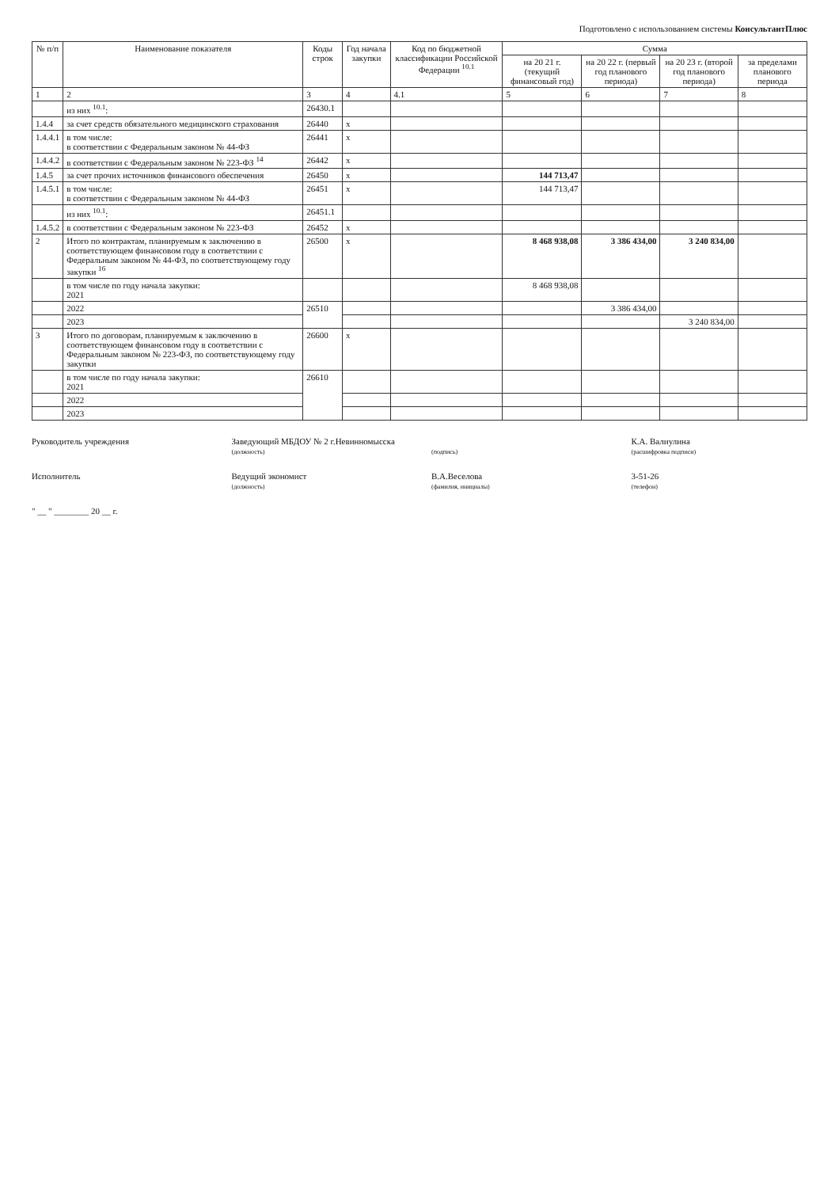Подготовлено с использованием системы КонсультантПлюс
| № п/п | Наименование показателя | Коды строк | Год начала закупки | Код по бюджетной классификации Российской Федерации <sup>10.1</sup> | Сумма | | | |
| --- | --- | --- | --- | --- | --- | --- | --- | --- |
| | | | | | на 20 21 г. (текущий финансовый год) | на 20 22 г. (первый год планового периода) | на 20 23 г. (второй год планового периода) | за пределами планового периода |
| 1 | 2 | 3 | 4 | 4.1 | 5 | 6 | 7 | 8 |
| | из них <sup>10.1</sup>: | 26430.1 | | | | | | |
| 1.4.4 | за счет средств обязательного медицинского страхования | 26440 | x | | | | | |
| 1.4.4.1 | в том числе: в соответствии с Федеральным законом № 44-ФЗ | 26441 | x | | | | | |
| 1.4.4.2 | в соответствии с Федеральным законом № 223-ФЗ <sup>14</sup> | 26442 | x | | | | | |
| 1.4.5 | за счет прочих источников финансового обеспечения | 26450 | x | | 144 713,47 | | | |
| 1.4.5.1 | в том числе: в соответствии с Федеральным законом № 44-ФЗ | 26451 | x | | 144 713,47 | | | |
| | из них <sup>10.1</sup>: | 26451.1 | | | | | | |
| 1.4.5.2 | в соответствии с Федеральным законом № 223-ФЗ | 26452 | x | | | | | |
| 2 | Итого по контрактам, планируемым к заключению в соответствующем финансовом году в соответствии с Федеральным законом № 44-ФЗ, по соответствующему году закупки <sup>16</sup> | 26500 | x | | 8 468 938,08 | 3 386 434,00 | 3 240 834,00 | |
| | в том числе по году начала закупки: 2021 | | | | 8 468 938,08 | | | |
| | 2022 | 26510 | | | | 3 386 434,00 | | |
| | 2023 | | | | | | 3 240 834,00 | |
| 3 | Итого по договорам, планируемым к заключению в соответствующем финансовом году в соответствии с Федеральным законом № 223-ФЗ, по соответствующему году закупки | 26600 | x | | | | | |
| | в том числе по году начала закупки: 2021 | 26610 | | | | | | |
| | 2022 | | | | | | | |
| | 2023 | | | | | | | |
Руководитель учреждения Заведующий МБДОУ № 2 г.Невинномысска
(должность)
(подпись)
К.А. Валиулина
(расшифровка подписи)
Исполнитель Ведущий экономист
(должность)
В.А.Веселова
(фамилия, инициалы)
3-51-26
(телефон)
" __ " ________ 20 __ г.